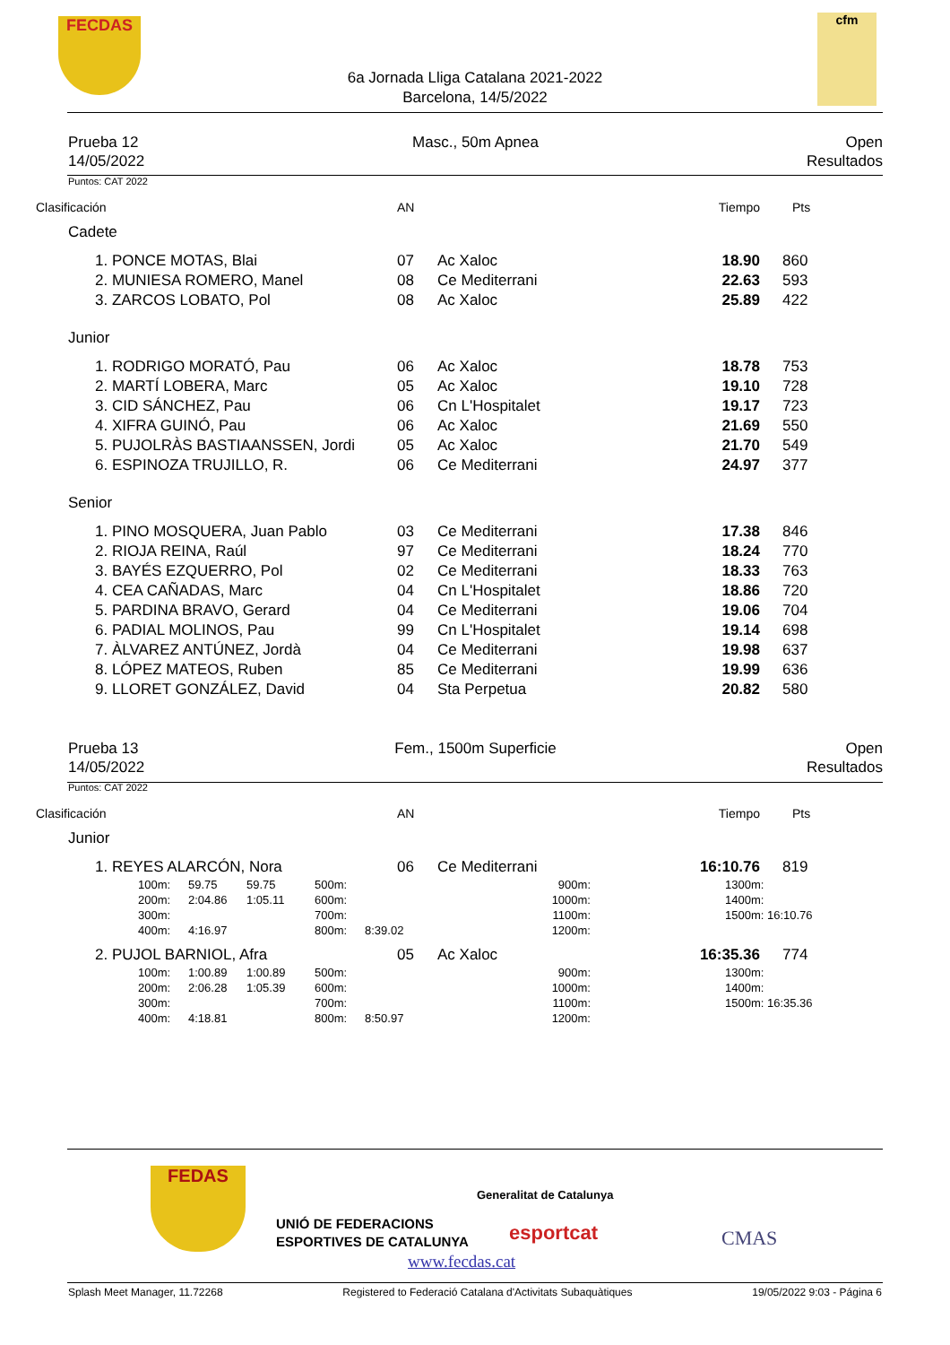FECDAS cfm
6a Jornada Lliga Catalana 2021-2022
Barcelona, 14/5/2022
Prueba 12
14/05/2022
Masc., 50m Apnea Open
Resultados
Puntos: CAT 2022
| Clasificación | AN | | Tiempo | Pts |
| Cadete | | | | |
| 1. PONCE MOTAS, Blai | 07 | Ac Xaloc | 18.90 | 860 |
| 2. MUNIESA ROMERO, Manel | 08 | Ce Mediterrani | 22.63 | 593 |
| 3. ZARCOS LOBATO, Pol | 08 | Ac Xaloc | 25.89 | 422 |
| Junior | | | | |
| 1. RODRIGO MORATÓ, Pau | 06 | Ac Xaloc | 18.78 | 753 |
| 2. MARTÍ LOBERA, Marc | 05 | Ac Xaloc | 19.10 | 728 |
| 3. CID SÁNCHEZ, Pau | 06 | Cn L'Hospitalet | 19.17 | 723 |
| 4. XIFRA GUINÓ, Pau | 06 | Ac Xaloc | 21.69 | 550 |
| 5. PUJOLRÀS BASTIAANSSEN, Jordi | 05 | Ac Xaloc | 21.70 | 549 |
| 6. ESPINOZA TRUJILLO, R. | 06 | Ce Mediterrani | 24.97 | 377 |
| Senior | | | | |
| 1. PINO MOSQUERA, Juan Pablo | 03 | Ce Mediterrani | 17.38 | 846 |
| 2. RIOJA REINA, Raúl | 97 | Ce Mediterrani | 18.24 | 770 |
| 3. BAYÉS EZQUERRO, Pol | 02 | Ce Mediterrani | 18.33 | 763 |
| 4. CEA CAÑADAS, Marc | 04 | Cn L'Hospitalet | 18.86 | 720 |
| 5. PARDINA BRAVO, Gerard | 04 | Ce Mediterrani | 19.06 | 704 |
| 6. PADIAL MOLINOS, Pau | 99 | Cn L'Hospitalet | 19.14 | 698 |
| 7. ÀLVAREZ ANTÚNEZ, Jordà | 04 | Ce Mediterrani | 19.98 | 637 |
| 8. LÓPEZ MATEOS, Ruben | 85 | Ce Mediterrani | 19.99 | 636 |
| 9. LLORET GONZÁLEZ, David | 04 | Sta Perpetua | 20.82 | 580 |
Prueba 13
14/05/2022
Fem., 1500m Superficie Open
Resultados
Puntos: CAT 2022
| Clasificación | AN | | Tiempo | Pts |
| Junior | | | | |
| 1. REYES ALARCÓN, Nora | 06 | Ce Mediterrani | 16:10.76 | 819 |
| 100m: | 59.75 | 59.75 | 500m: | | 900m: | 1300m: |
| 200m: | 2:04.86 | 1:05.11 | 600m: | | 1000m: | 1400m: |
| 300m: | | | 700m: | | 1100m: | 1500m: 16:10.76 |
| 400m: | 4:16.97 | | 800m: | 8:39.02 | 1200m: | |
| 2. PUJOL BARNIOL, Afra | 05 | Ac Xaloc | 16:35.36 | 774 |
| 100m: | 1:00.89 | 1:00.89 | 500m: | | 900m: | 1300m: |
| 200m: | 2:06.28 | 1:05.39 | 600m: | | 1000m: | 1400m: |
| 300m: | | | 700m: | | 1100m: | 1500m: 16:35.36 |
| 400m: | 4:18.81 | | 800m: | 8:50.97 | 1200m: | |
FEDAS
UNIÓ DE FEDERACIONS
ESPORTIVES DE CATALUNYA
Generalitat de Catalunya
esportcat
www.fecdas.cat
CMAS
Splash Meet Manager, 11.72268 Registered to Federació Catalana d'Activitats Subaquàtiques 19/05/2022 9:03 - Página 6